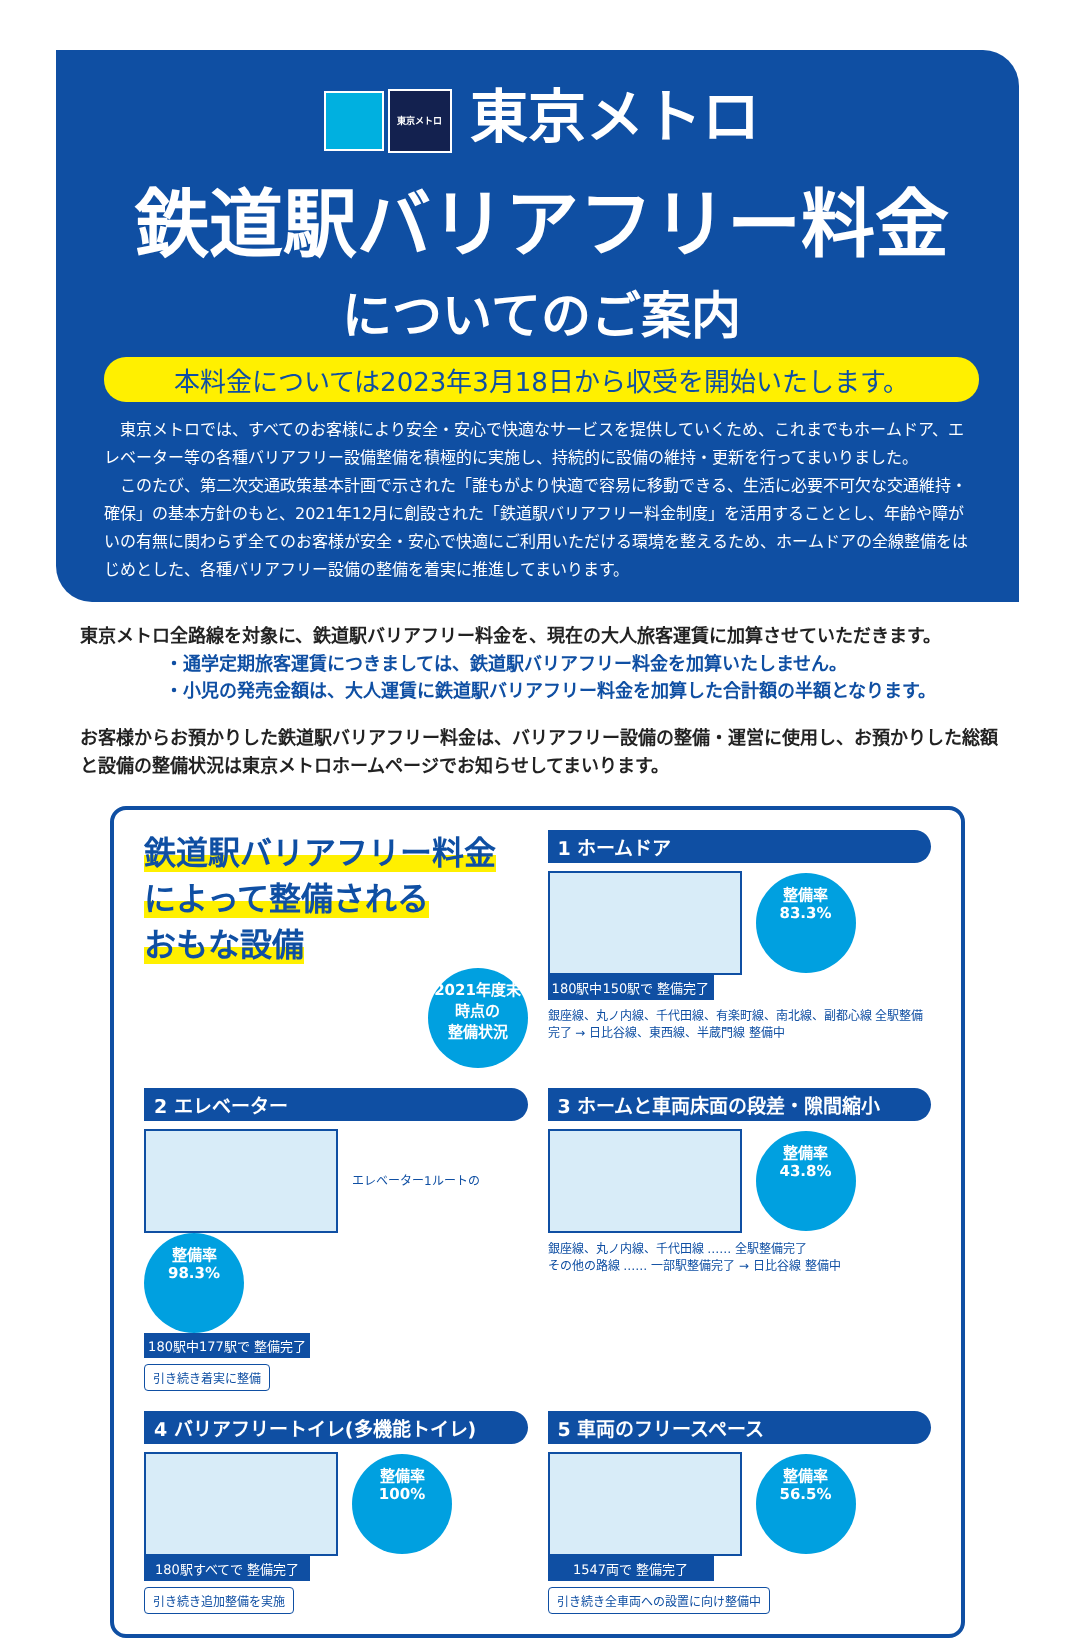東京メトロ 東京メトロ
鉄道駅バリアフリー料金
についてのご案内
本料金については2023年3月18日から収受を開始いたします。
東京メトロでは、すべてのお客様により安全・安心で快適なサービスを提供していくため、これまでもホームドア、エレベーター等の各種バリアフリー設備整備を積極的に実施し、持続的に設備の維持・更新を行ってまいりました。
このたび、第二次交通政策基本計画で示された「誰もがより快適で容易に移動できる、生活に必要不可欠な交通維持・確保」の基本方針のもと、2021年12月に創設された「鉄道駅バリアフリー料金制度」を活用することとし、年齢や障がいの有無に関わらず全てのお客様が安全・安心で快適にご利用いただける環境を整えるため、ホームドアの全線整備をはじめとした、各種バリアフリー設備の整備を着実に推進してまいります。
東京メトロ全路線を対象に、鉄道駅バリアフリー料金を、現在の大人旅客運賃に加算させていただきます。
・通学定期旅客運賃につきましては、鉄道駅バリアフリー料金を加算いたしません。
・小児の発売金額は、大人運賃に鉄道駅バリアフリー料金を加算した合計額の半額となります。
お客様からお預かりした鉄道駅バリアフリー料金は、バリアフリー設備の整備・運営に使用し、お預かりした総額と設備の整備状況は東京メトロホームページでお知らせしてまいります。
鉄道駅バリアフリー料金
によって整備される
おもな設備
2021年度末
時点の
整備状況
1 ホームドア
整備率
83.3%
180駅中150駅で 整備完了
銀座線、丸ノ内線、千代田線、有楽町線、南北線、副都心線 全駅整備完了 → 日比谷線、東西線、半蔵門線 整備中
2 エレベーター
エレベーター1ルートの 整備率
98.3%
180駅中177駅で 整備完了
引き続き着実に整備
3 ホームと車両床面の段差・隙間縮小
整備率
43.8%
銀座線、丸ノ内線、千代田線 …… 全駅整備完了
その他の路線 …… 一部駅整備完了 → 日比谷線 整備中
4 バリアフリートイレ(多機能トイレ)
整備率
100%
180駅すべてで 整備完了
引き続き追加整備を実施
5 車両のフリースペース
整備率
56.5%
1547両で 整備完了
引き続き全車両への設置に向け整備中